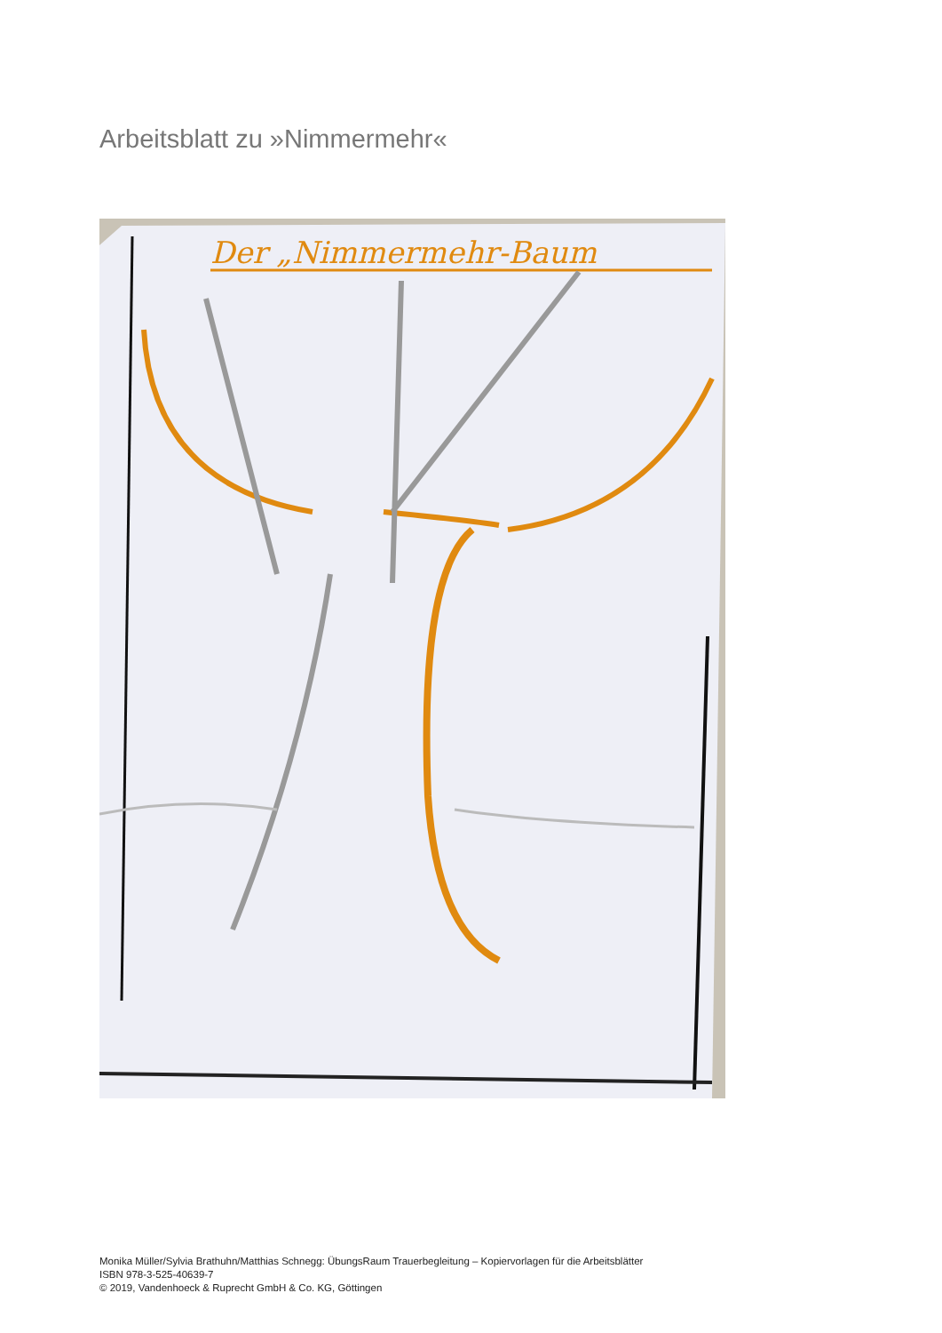Arbeitsblatt zu »Nimmermehr«
Der „Nimmermehr-Baum
Monika Müller/Sylvia Brathuhn/Matthias Schnegg: ÜbungsRaum Trauerbegleitung – Kopiervorlagen für die Arbeitsblätter
ISBN 978-3-525-40639-7
© 2019, Vandenhoeck & Ruprecht GmbH & Co. KG, Göttingen